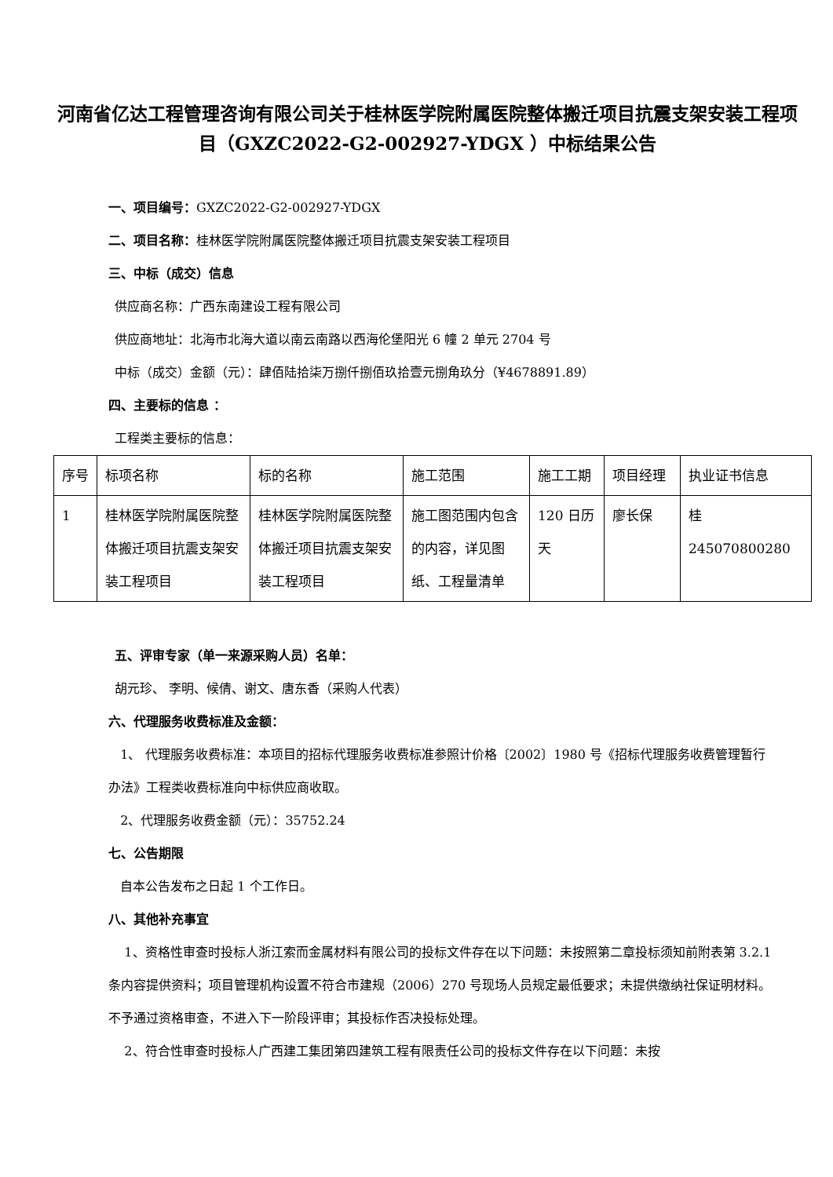河南省亿达工程管理咨询有限公司关于桂林医学院附属医院整体搬迁项目抗震支架安装工程项目（GXZC2022-G2-002927-YDGX ）中标结果公告
一、项目编号：GXZC2022-G2-002927-YDGX
二、项目名称：桂林医学院附属医院整体搬迁项目抗震支架安装工程项目
三、中标（成交）信息
供应商名称：广西东南建设工程有限公司
供应商地址：北海市北海大道以南云南路以西海伦堡阳光 6 幢 2 单元 2704 号
中标（成交）金额（元）：肆佰陆拾柒万捌仟捌佰玖拾壹元捌角玖分（¥4678891.89）
四、主要标的信息 ：
工程类主要标的信息：
| 序号 | 标项名称 | 标的名称 | 施工范围 | 施工工期 | 项目经理 | 执业证书信息 |
| 1 | 桂林医学院附属医院整体搬迁项目抗震支架安装工程项目 | 桂林医学院附属医院整体搬迁项目抗震支架安装工程项目 | 施工图范围内包含的内容，详见图纸、工程量清单 | 120 日历天 | 廖长保 | 桂 245070800280 |
五、评审专家（单一来源采购人员）名单：
胡元珍、 李明、候倩、谢文、唐东香（采购人代表）
六、代理服务收费标准及金额：
1、 代理服务收费标准：本项目的招标代理服务收费标准参照计价格〔2002〕1980 号《招标代理服务收费管理暂行办法》工程类收费标准向中标供应商收取。
2、代理服务收费金额（元）：35752.24
七、公告期限
自本公告发布之日起 1 个工作日。
八、其他补充事宜
1、资格性审查时投标人浙江索而金属材料有限公司的投标文件存在以下问题：未按照第二章投标须知前附表第 3.2.1 条内容提供资料；项目管理机构设置不符合市建规（2006）270 号现场人员规定最低要求；未提供缴纳社保证明材料。不予通过资格审查，不进入下一阶段评审；其投标作否决投标处理。
2、符合性审查时投标人广西建工集团第四建筑工程有限责任公司的投标文件存在以下问题：未按